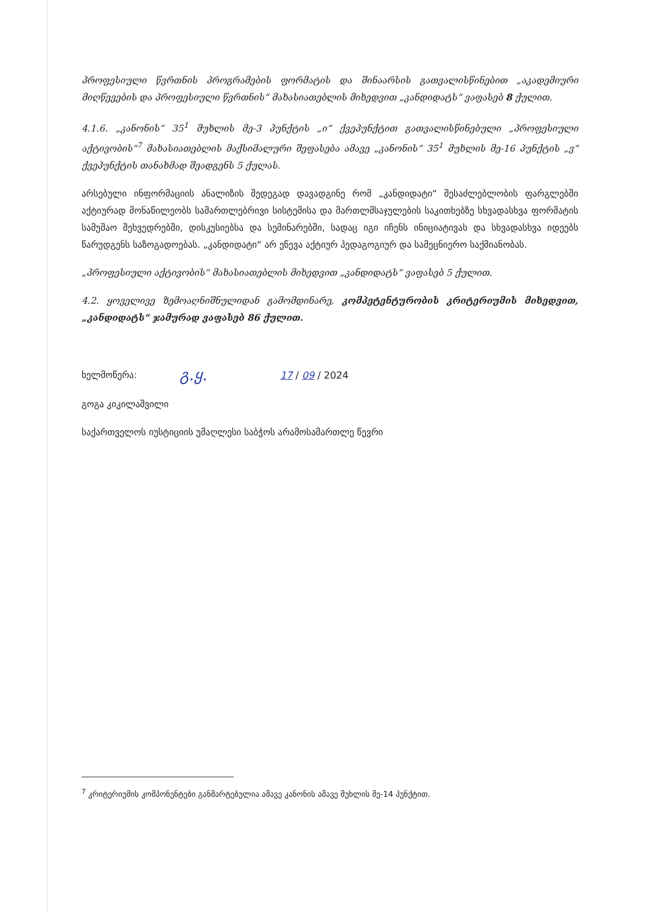პროფესიული წვრთნის პროგრამების ფორმატის და შინაარსის გათვალისწინებით „აკადემიური მიღწევების და პროფესიული წვრთნის“ მახასიათებლის მიხედვით „კანდიდატს“ ვაფასებ 8 ქულით.
4.1.6. „კანონის“ 35<sup>1</sup> მუხლის მე-3 პუნქტის „ი“ ქვეპუნქტით გათვალისწინებული „პროფესიული აქტივობის“<sup>7</sup> მახასიათებლის მაქსიმალური შეფასება ამავე „კანონის“ 35<sup>1</sup> მუხლის მე-16 პუნქტის „ვ“ ქვეპუნქტის თანახმად შეადგენს 5 ქულას.
არსებული ინფორმაციის ანალიზის შედეგად დავადგინე რომ „კანდიდატი“ შესაძლებლობის ფარგლებში აქტიურად მონაწილეობს სამართლებრივი სისტემისა და მართლმსაჯულების საკითხებზე სხვადასხვა ფორმატის სამუშაო შეხვედრებში, დისკუსიებსა და სემინარებში, სადაც იგი იჩენს ინიციატივას და სხვადასხვა იდეებს წარუდგენს საზოგადოებას. „კანდიდატი“ არ ეწევა აქტიურ პედაგოგიურ და სამეცნიერო საქმიანობას.
„პროფესიული აქტივობის“ მახასიათებლის მიხედვით „კანდიდატს“ ვაფასებ 5 ქულით.
4.2. ყოველივე ზემოაღნიშნულიდან გამომდინარე, კომპეტენტურობის კრიტერიუმის მიხედვით, „კანდიდატს“ ჯამურად ვაფასებ 86 ქულით.
ხელმოწერა: გ.ყ. 17 / 09 / 2024
გოგა კიკილაშვილი
საქართველოს იუსტიციის უმაღლესი საბჭოს არამოსამართლე წევრი
<sup>7</sup> კრიტერიუმის კომპონენტები განმარტებულია ამავე კანონის ამავე მუხლის მე-14 პუნქტით.